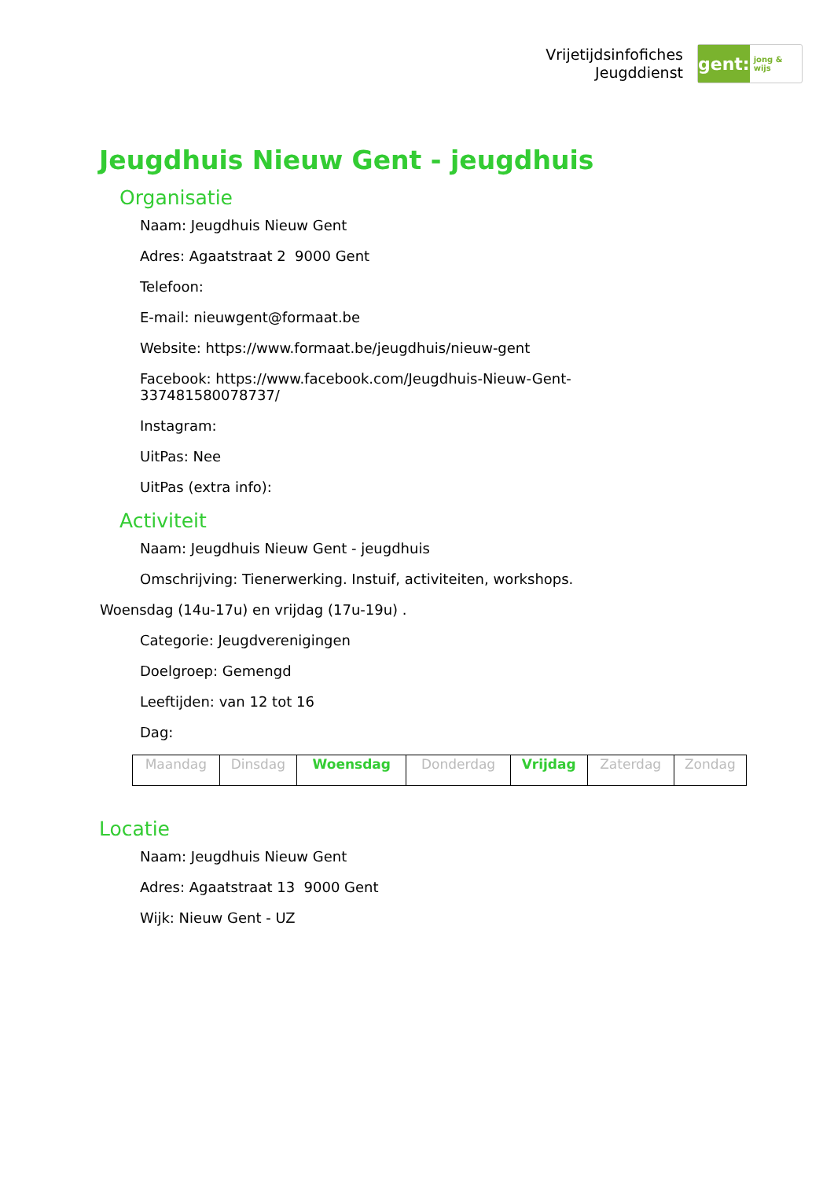Vrijetijdsinfofiches
Jeugddienst
gent:
jong & wijs
Jeugdhuis Nieuw Gent - jeugdhuis
Organisatie
Naam: Jeugdhuis Nieuw Gent
Adres: Agaatstraat 2 9000 Gent
Telefoon:
E-mail: nieuwgent@formaat.be
Website: https://www.formaat.be/jeugdhuis/nieuw-gent
Facebook: https://www.facebook.com/Jeugdhuis-Nieuw-Gent-
337481580078737/
Instagram:
UitPas: Nee
UitPas (extra info):
Activiteit
Naam: Jeugdhuis Nieuw Gent - jeugdhuis
Omschrijving: Tienerwerking. Instuif, activiteiten, workshops.
Woensdag (14u-17u) en vrijdag (17u-19u) .
Categorie: Jeugdverenigingen
Doelgroep: Gemengd
Leeftijden: van 12 tot 16
Dag:
| Maandag | Dinsdag | Woensdag | Donderdag | Vrijdag | Zaterdag | Zondag |
Locatie
Naam: Jeugdhuis Nieuw Gent
Adres: Agaatstraat 13 9000 Gent
Wijk: Nieuw Gent - UZ